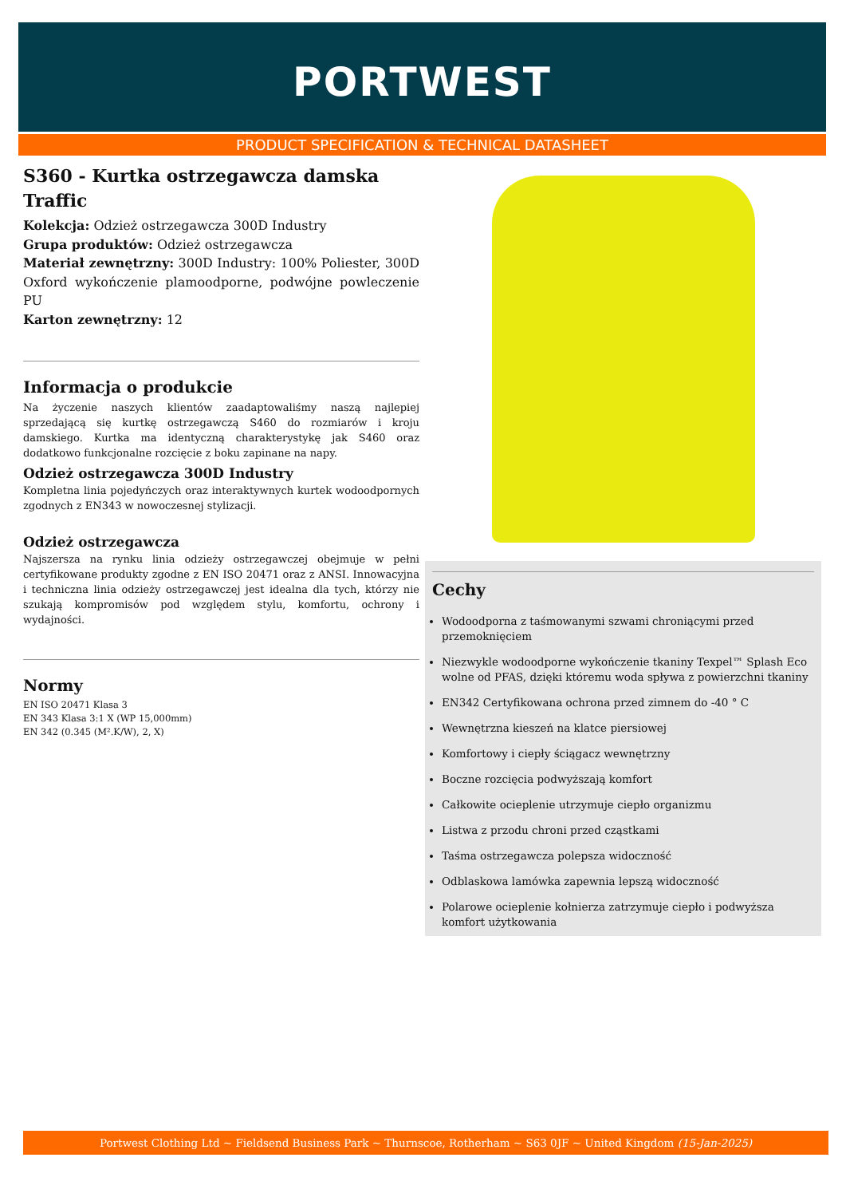PORTWEST
PRODUCT SPECIFICATION & TECHNICAL DATASHEET
S360 - Kurtka ostrzegawcza damska Traffic
Kolekcja: Odzież ostrzegawcza 300D Industry
Grupa produktów: Odzież ostrzegawcza
Materiał zewnętrzny: 300D Industry: 100% Poliester, 300D Oxford wykończenie plamoodporne, podwójne powleczenie PU
Karton zewnętrzny: 12
Informacja o produkcie
Na życzenie naszych klientów zaadaptowaliśmy naszą najlepiej sprzedającą się kurtkę ostrzegawczą S460 do rozmiarów i kroju damskiego. Kurtka ma identyczną charakterystykę jak S460 oraz dodatkowo funkcjonalne rozcięcie z boku zapinane na napy.
Odzież ostrzegawcza 300D Industry
Kompletna linia pojedyńczych oraz interaktywnych kurtek wodoodpornych zgodnych z EN343 w nowoczesnej stylizacji.
Odzież ostrzegawcza
Najszersza na rynku linia odzieży ostrzegawczej obejmuje w pełni certyfikowane produkty zgodne z EN ISO 20471 oraz z ANSI. Innowacyjna i techniczna linia odzieży ostrzegawczej jest idealna dla tych, którzy nie szukają kompromisów pod względem stylu, komfortu, ochrony i wydajności.
Normy
EN ISO 20471 Klasa 3
EN 343 Klasa 3:1 X (WP 15,000mm)
EN 342 (0.345 (M².K/W), 2, X)
Cechy
Wodoodporna z taśmowanymi szwami chroniącymi przed przemoknięciem
Niezwykle wodoodporne wykończenie tkaniny Texpel™ Splash Eco wolne od PFAS, dzięki któremu woda spływa z powierzchni tkaniny
EN342 Certyfikowana ochrona przed zimnem do -40 ° C
Wewnętrzna kieszeń na klatce piersiowej
Komfortowy i ciepły ściągacz wewnętrzny
Boczne rozcięcia podwyższają komfort
Całkowite ocieplenie utrzymuje ciepło organizmu
Listwa z przodu chroni przed cząstkami
Taśma ostrzegawcza polepsza widoczność
Odblaskowa lamówka zapewnia lepszą widoczność
Polarowe ocieplenie kołnierza zatrzymuje ciepło i podwyższa komfort użytkowania
Portwest Clothing Ltd ~ Fieldsend Business Park ~ Thurnscoe, Rotherham ~ S63 0JF ~ United Kingdom (15-Jan-2025)